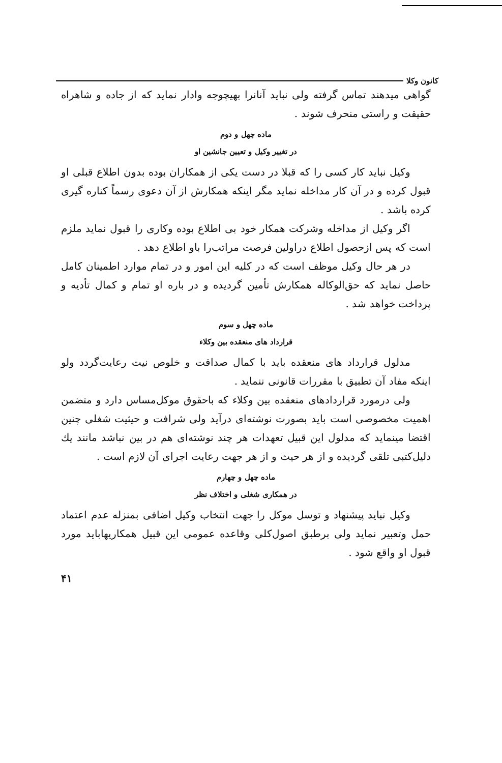کانون وکلا
گواهی میدهند تماس گرفته ولی نباید آنانرا بهیچوجه وادار نماید که از جاده و شاهراه حقیقت و راستی منحرف شوند .
ماده چهل و دوم
در تغییر وکیل و تعیین جانشین او
وکیل نباید کار کسی را که قبلا در دست یکی از همکاران بوده بدون اطلاع قبلی او قبول کرده و در آن کار مداخله نماید مگر اینکه همکارش از آن دعوی رسماً کناره گیری کرده باشد .
اگر وکیل از مداخله وشرکت همکار خود بی اطلاع بوده وکاری را قبول نماید ملزم است که پس ازحصول اطلاع دراولین فرصت مراتب‌را باو اطلاع دهد .
در هر حال وکیل موظف است که در کلیه این امور و در تمام موارد اطمینان کامل حاصل نماید که حق‌الوکاله همکارش تأمین گردیده و در باره او تمام و کمال تأدیه و پرداخت خواهد شد .
ماده چهل و سوم
قرارداد های منعقده بین وکلاء
مدلول قرارداد های منعقده باید با کمال صداقت و خلوص نیت رعایت‌گردد ولو اینکه مفاد آن تطبیق با مقررات قانونی ننماید .
ولی درمورد قراردادهای منعقده بین وکلاء که باحقوق موکل‌مساس دارد و متضمن اهمیت مخصوصی است باید بصورت نوشته‌ای درآید ولی شرافت و حیثیت شغلی چنین اقتضا مینماید که مدلول این قبیل تعهدات هر چند نوشته‌ای هم در بین نباشد مانند یك دلیل‌کتبی تلقی گردیده و از هر حیث و از هر جهت رعایت اجرای آن لازم است .
ماده چهل و چهارم
در همکاری شغلی و اختلاف نظر
وکیل نباید پیشنهاد و توسل موکل را جهت انتخاب وکیل اضافی بمنزله عدم اعتماد حمل وتعبیر نماید ولی برطبق اصول‌کلی وقاعده عمومی این قبیل همکاریهاباید مورد قبول او واقع شود .
۴۱